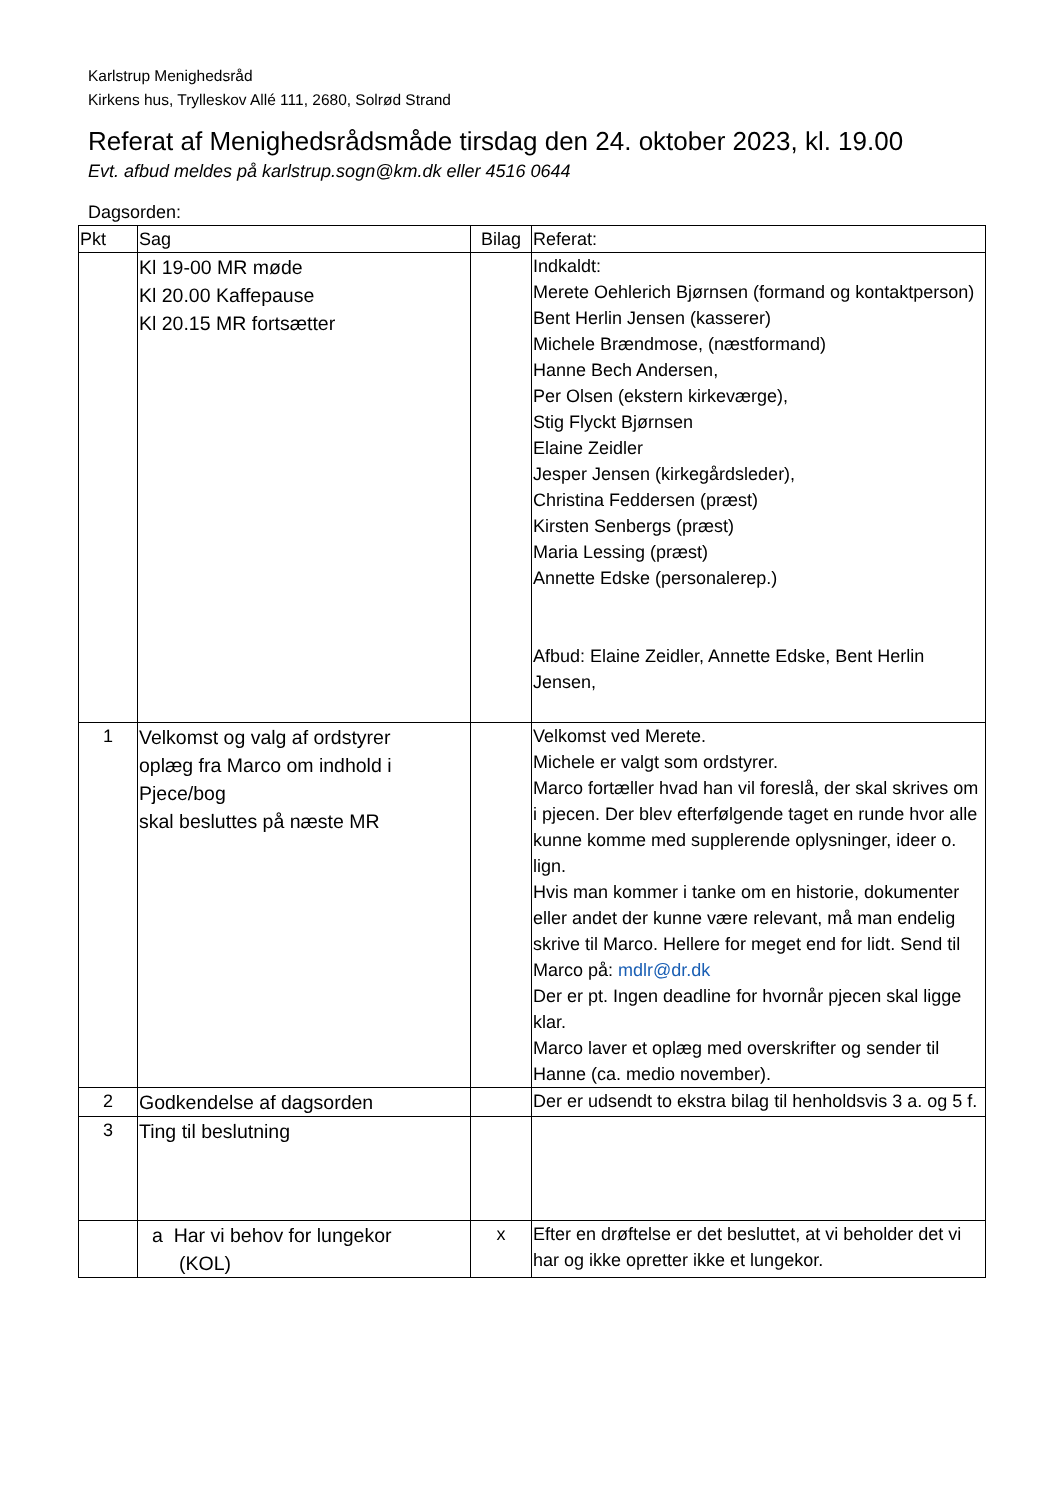Karlstrup Menighedsråd
Kirkens hus, Trylleskov Allé 111, 2680, Solrød Strand
Referat af Menighedsrådsmåde tirsdag den 24. oktober 2023, kl. 19.00
Evt. afbud meldes på karlstrup.sogn@km.dk eller 4516 0644
Dagsorden:
| Pkt | Sag | Bilag | Referat: |
| --- | --- | --- | --- |
| | Kl 19-00 MR møde Kl 20.00 Kaffepause Kl 20.15 MR fortsætter | | Indkaldt: Merete Oehlerich Bjørnsen (formand og kontaktperson) Bent Herlin Jensen (kasserer) Michele Brændmose, (næstformand) Hanne Bech Andersen, Per Olsen (ekstern kirkeværge), Stig Flyckt Bjørnsen Elaine Zeidler Jesper Jensen (kirkegårdsleder), Christina Feddersen (præst) Kirsten Senbergs (præst) Maria Lessing (præst) Annette Edske (personalerep.) Afbud: Elaine Zeidler, Annette Edske, Bent Herlin Jensen, |
| 1 | Velkomst og valg af ordstyrer oplæg fra Marco om indhold i Pjece/bog skal besluttes på næste MR | | Velkomst ved Merete. Michele er valgt som ordstyrer. Marco fortæller hvad han vil foreslå, der skal skrives om i pjecen. Der blev efterfølgende taget en runde hvor alle kunne komme med supplerende oplysninger, ideer o. lign. Hvis man kommer i tanke om en historie, dokumenter eller andet der kunne være relevant, må man endelig skrive til Marco. Hellere for meget end for lidt. Send til Marco på: mdlr@dr.dk Der er pt. Ingen deadline for hvornår pjecen skal ligge klar. Marco laver et oplæg med overskrifter og sender til Hanne (ca. medio november). |
| 2 | Godkendelse af dagsorden | | Der er udsendt to ekstra bilag til henholdsvis 3 a. og 5 f. |
| 3 | Ting til beslutning | | |
| | a Har vi behov for lungekor (KOL) | x | Efter en drøftelse er det besluttet, at vi beholder det vi har og ikke opretter ikke et lungekor. |